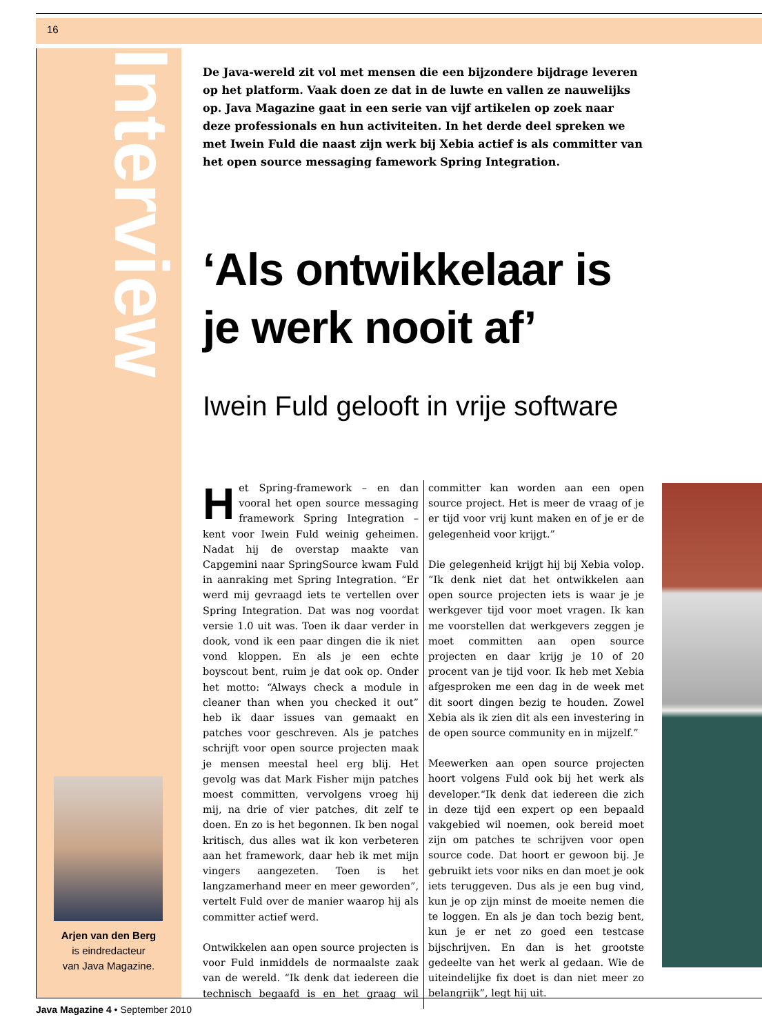16
Interview
De Java-wereld zit vol met mensen die een bijzondere bijdrage leveren op het platform. Vaak doen ze dat in de luwte en vallen ze nauwelijks op. Java Magazine gaat in een serie van vijf artikelen op zoek naar deze professionals en hun activiteiten. In het derde deel spreken we met Iwein Fuld die naast zijn werk bij Xebia actief is als committer van het open source messaging famework Spring Integration.
‘Als ontwikkelaar is je werk nooit af’
Iwein Fuld gelooft in vrije software
Het Spring-framework – en dan vooral het open source messaging framework Spring Integration – kent voor Iwein Fuld weinig geheimen. Nadat hij de overstap maakte van Capgemini naar SpringSource kwam Fuld in aanraking met Spring Integration. “Er werd mij gevraagd iets te vertellen over Spring Integration. Dat was nog voordat versie 1.0 uit was. Toen ik daar verder in dook, vond ik een paar dingen die ik niet vond kloppen. En als je een echte boyscout bent, ruim je dat ook op. Onder het motto: “Always check a module in cleaner than when you checked it out” heb ik daar issues van gemaakt en patches voor geschreven. Als je patches schrijft voor open source projecten maak je mensen meestal heel erg blij. Het gevolg was dat Mark Fisher mijn patches moest committen, vervolgens vroeg hij mij, na drie of vier patches, dit zelf te doen. En zo is het begonnen. Ik ben nogal kritisch, dus alles wat ik kon verbeteren aan het framework, daar heb ik met mijn vingers aangezeten. Toen is het langzamerhand meer en meer geworden”, vertelt Fuld over de manier waarop hij als committer actief werd.
Ontwikkelen aan open source projecten is voor Fuld inmiddels de normaalste zaak van de wereld. “Ik denk dat iedereen die technisch begaafd is en het graag wil committer kan worden aan een open source project. Het is meer de vraag of je er tijd voor vrij kunt maken en of je er de gelegenheid voor krijgt.”
Die gelegenheid krijgt hij bij Xebia volop. “Ik denk niet dat het ontwikkelen aan open source projecten iets is waar je je werkgever tijd voor moet vragen. Ik kan me voorstellen dat werkgevers zeggen je moet committen aan open source projecten en daar krijg je 10 of 20 procent van je tijd voor. Ik heb met Xebia afgesproken me een dag in de week met dit soort dingen bezig te houden. Zowel Xebia als ik zien dit als een investering in de open source community en in mijzelf.”
Meewerken aan open source projecten hoort volgens Fuld ook bij het werk als developer.“Ik denk dat iedereen die zich in deze tijd een expert op een bepaald vakgebied wil noemen, ook bereid moet zijn om patches te schrijven voor open source code. Dat hoort er gewoon bij. Je gebruikt iets voor niks en dan moet je ook iets teruggeven. Dus als je een bug vind, kun je op zijn minst de moeite nemen die te loggen. En als je dan toch bezig bent, kun je er net zo goed een testcase bijschrijven. En dan is het grootste gedeelte van het werk al gedaan. Wie de uiteindelijke fix doet is dan niet meer zo belangrijk”, legt hij uit.
Arjen van den Berg
is eindredacteur
van Java Magazine.
Java Magazine 4 • September 2010